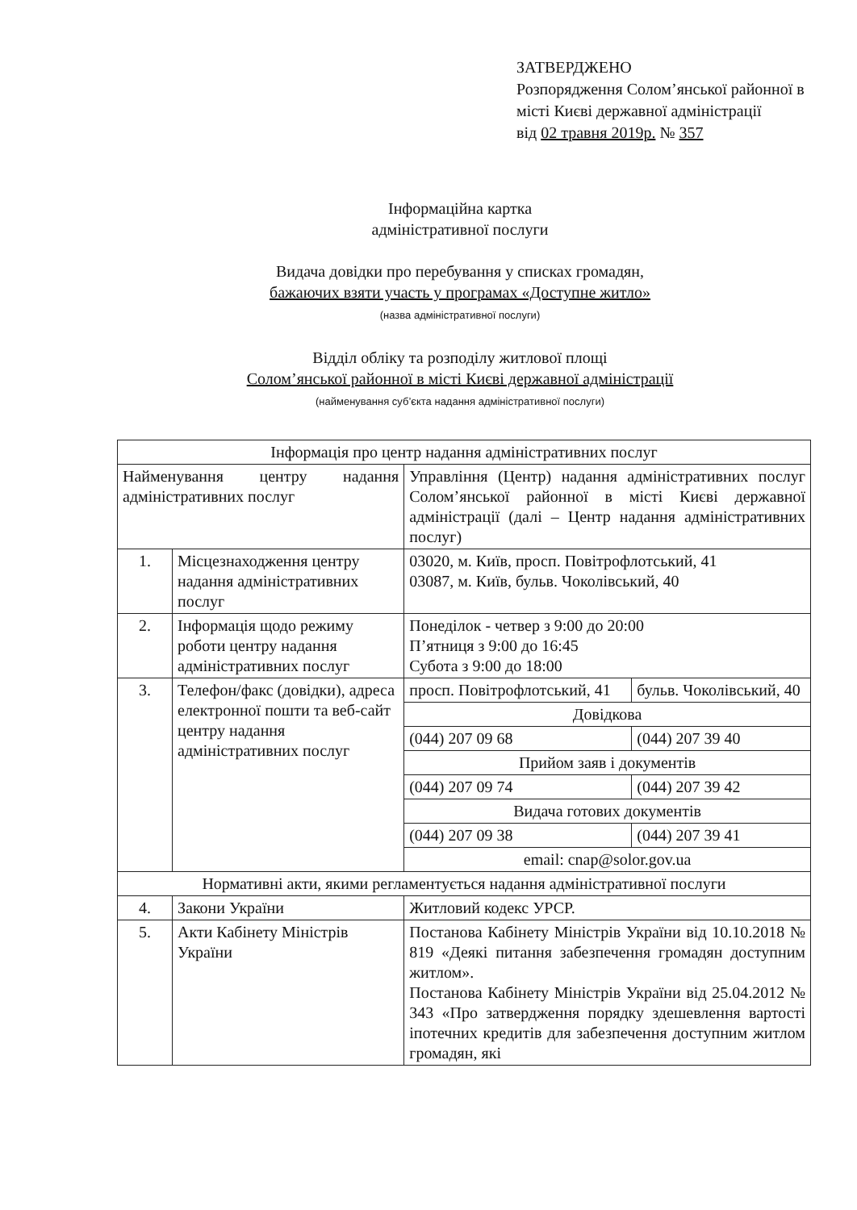ЗАТВЕРДЖЕНО
Розпорядження Солом’янської районної в місті Києві державної адміністрації
від 02 травня 2019р. № 357
Інформаційна картка
адміністративної послуги
Видача довідки про перебування у списках громадян,
бажаючих взяти участь у програмах «Доступне житло»
(назва адміністративної послуги)
Відділ обліку та розподілу житлової площі
Солом’янської районної в місті Києві державної адміністрації
(найменування суб’єкта надання адміністративної послуги)
| Інформація про центр надання адміністративних послуг | | | |
| Найменування центру надання адміністративних послуг | | Управління (Центр) надання адміністративних послуг Солом’янської районної в місті Києві державної адміністрації (далі – Центр надання адміністративних послуг) | |
| 1. | Місцезнаходження центру надання адміністративних послуг | 03020, м. Київ, просп. Повітрофлотський, 41 03087, м. Київ, бульв. Чоколівський, 40 | |
| 2. | Інформація щодо режиму роботи центру надання адміністративних послуг | Понеділок - четвер з 9:00 до 20:00 П’ятниця з 9:00 до 16:45 Субота з 9:00 до 18:00 | |
| 3. | Телефон/факс (довідки), адреса електронної пошти та веб-сайт центру надання адміністративних послуг | просп. Повітрофлотський, 41 | бульв. Чоколівський, 40 |
| | | Довідкова | |
| | | (044) 207 09 68 | (044) 207 39 40 |
| | | Прийом заяв і документів | |
| | | (044) 207 09 74 | (044) 207 39 42 |
| | | Видача готових документів | |
| | | (044) 207 09 38 | (044) 207 39 41 |
| | | email: cnap@solor.gov.ua | |
| Нормативні акти, якими регламентується надання адміністративної послуги | | | |
| 4. | Закони України | Житловий кодекс УРСР. | |
| 5. | Акти Кабінету Міністрів України | Постанова Кабінету Міністрів України від 10.10.2018 № 819 «Деякі питання забезпечення громадян доступним житлом». Постанова Кабінету Міністрів України від 25.04.2012 № 343 «Про затвердження порядку здешевлення вартості іпотечних кредитів для забезпечення доступним житлом громадян, які | |